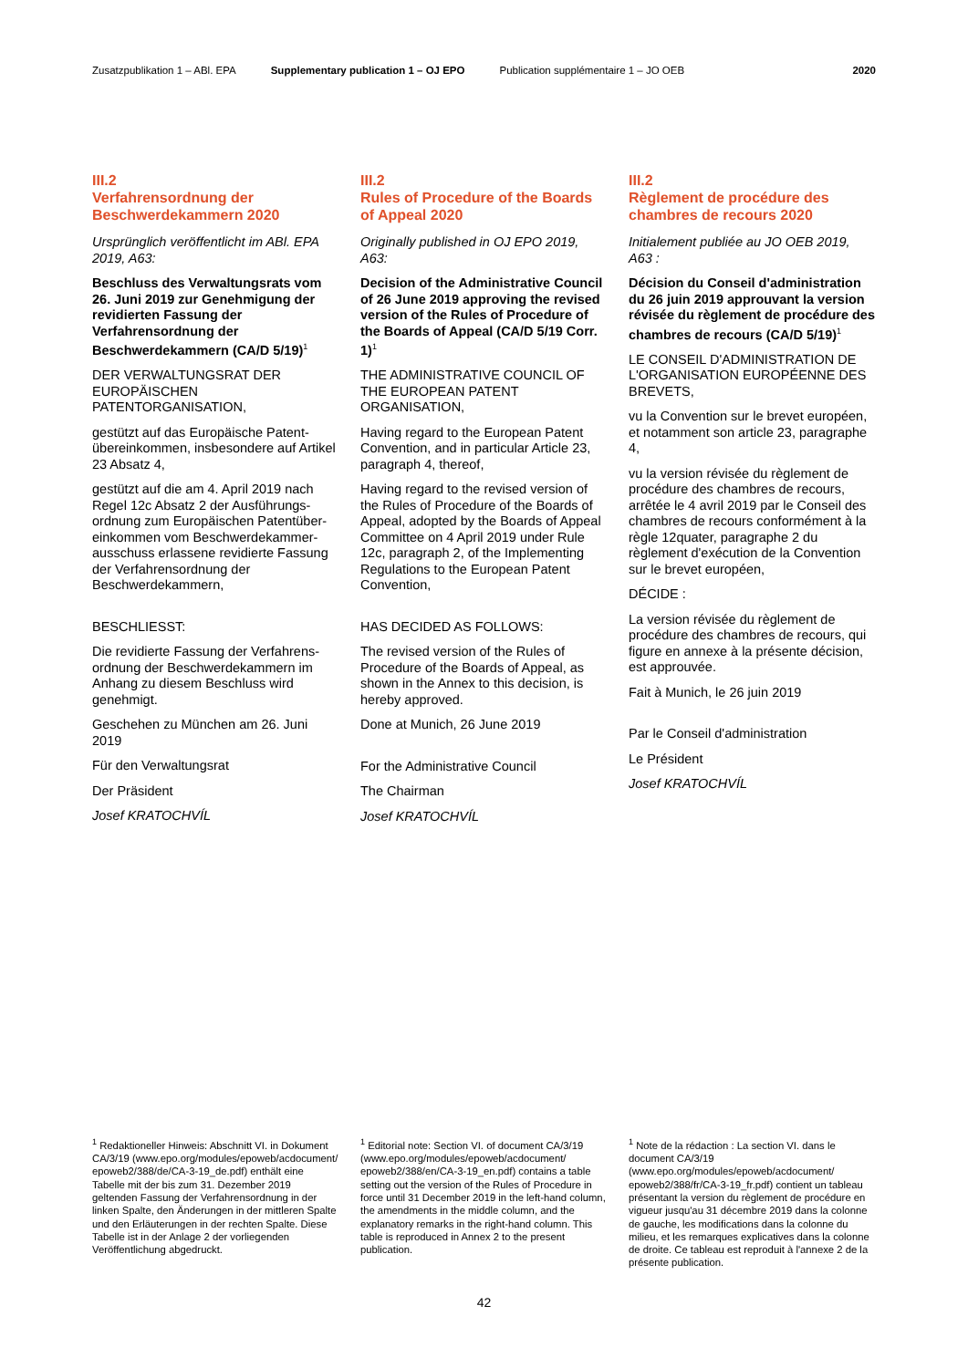Zusatzpublikation 1 – ABl. EPA Supplementary publication 1 – OJ EPO Publication supplémentaire 1 – JO OEB 2020
III.2
Verfahrensordnung der Beschwerdekammern 2020
Ursprünglich veröffentlicht im ABl. EPA 2019, A63:
Beschluss des Verwaltungsrats vom 26. Juni 2019 zur Genehmigung der revidierten Fassung der Verfahrensordnung der Beschwerdekammern (CA/D 5/19)<sup>1</sup>
DER VERWALTUNGSRAT DER EUROPÄISCHEN PATENTORGANISATION,
gestützt auf das Europäische Patent­übereinkommen, insbesondere auf Artikel 23 Absatz 4,
gestützt auf die am 4. April 2019 nach Regel 12c Absatz 2 der Ausführungs­ordnung zum Europäischen Patentüber­einkommen vom Beschwerdekammer­ausschuss erlassene revidierte Fassung der Verfahrensordnung der Beschwerdekammern,
BESCHLIESST:
Die revidierte Fassung der Verfahrens­ordnung der Beschwerdekammern im Anhang zu diesem Beschluss wird genehmigt.
Geschehen zu München am 26. Juni 2019
Für den Verwaltungsrat
Der Präsident
Josef KRATOCHVÍL
III.2
Rules of Procedure of the Boards of Appeal 2020
Originally published in OJ EPO 2019, A63:
Decision of the Administrative Council of 26 June 2019 approving the revised version of the Rules of Procedure of the Boards of Appeal (CA/D 5/19 Corr. 1)<sup>1</sup>
THE ADMINISTRATIVE COUNCIL OF THE EUROPEAN PATENT ORGANISATION,
Having regard to the European Patent Convention, and in particular Article 23, paragraph 4, thereof,
Having regard to the revised version of the Rules of Procedure of the Boards of Appeal, adopted by the Boards of Appeal Committee on 4 April 2019 under Rule 12c, paragraph 2, of the Implementing Regulations to the European Patent Convention,
HAS DECIDED AS FOLLOWS:
The revised version of the Rules of Procedure of the Boards of Appeal, as shown in the Annex to this decision, is hereby approved.
Done at Munich, 26 June 2019
For the Administrative Council
The Chairman
Josef KRATOCHVÍL
III.2
Règlement de procédure des chambres de recours 2020
Initialement publiée au JO OEB 2019, A63 :
Décision du Conseil d'administration du 26 juin 2019 approuvant la version révisée du règlement de procédure des chambres de recours (CA/D 5/19)<sup>1</sup>
LE CONSEIL D'ADMINISTRATION DE L'ORGANISATION EUROPÉENNE DES BREVETS,
vu la Convention sur le brevet européen, et notamment son article 23, paragraphe 4,
vu la version révisée du règlement de procédure des chambres de recours, arrêtée le 4 avril 2019 par le Conseil des chambres de recours conformément à la règle 12quater, paragraphe 2 du règlement d'exécution de la Convention sur le brevet européen,
DÉCIDE :
La version révisée du règlement de procédure des chambres de recours, qui figure en annexe à la présente décision, est approuvée.
Fait à Munich, le 26 juin 2019
Par le Conseil d'administration
Le Président
Josef KRATOCHVÍL
<sup>1</sup> Redaktioneller Hinweis: Abschnitt VI. in Doku­ment CA/3/19 (www.epo.org/modules/epoweb/acdocument/ epoweb2/388/de/CA-3-19_de.pdf) enthält eine Tabelle mit der bis zum 31. Dezember 2019 geltenden Fassung der Verfahrensordnung in der linken Spalte, den Änderungen in der mittle­ren Spalte und den Erläuterungen in der rechten Spalte. Diese Tabelle ist in der Anlage 2 der vorliegenden Veröffentlichung abgedruckt.
<sup>1</sup> Editorial note: Section VI. of document CA/3/19 (www.epo.org/modules/epoweb/acdocument/ epoweb2/388/en/CA-3-19_en.pdf) contains a table setting out the version of the Rules of Procedure in force until 31 December 2019 in the left-hand column, the amendments in the middle column, and the explanatory remarks in the right-hand column. This table is reproduced in Annex 2 to the present publication.
<sup>1</sup> Note de la rédaction : La section VI. dans le document CA/3/19 (www.epo.org/modules/epoweb/acdocument/ epoweb2/388/fr/CA-3-19_fr.pdf) contient un tableau présentant la version du règlement de procédure en vigueur jusqu'au 31 décembre 2019 dans la colonne de gauche, les modifica­tions dans la colonne du milieu, et les re­marques explicatives dans la colonne de droite. Ce tableau est reproduit à l'annexe 2 de la présente publication.
42